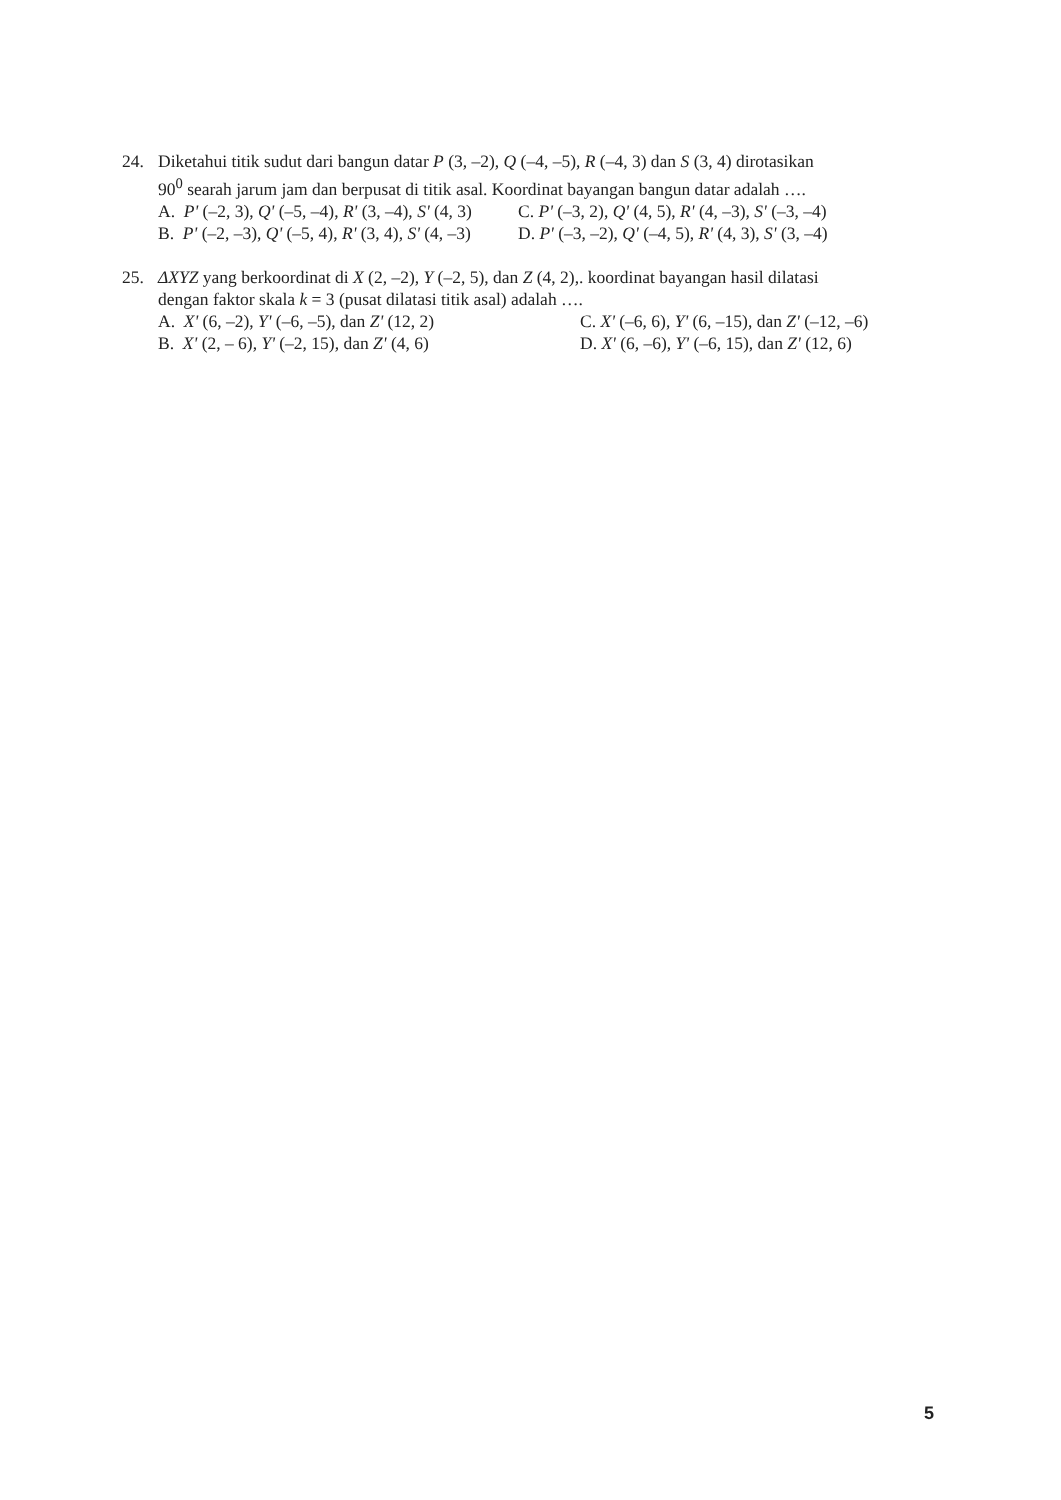24. Diketahui titik sudut dari bangun datar P (3, –2), Q (–4, –5), R (–4, 3) dan S (3, 4) dirotasikan
90<sup>0</sup> searah jarum jam dan berpusat di titik asal. Koordinat bayangan bangun datar adalah ….
A. P' (–2, 3), Q' (–5, –4), R' (3, –4), S' (4, 3)
C. P' (–3, 2), Q' (4, 5), R' (4, –3), S' (–3, –4)
B. P' (–2, –3), Q' (–5, 4), R' (3, 4), S' (4, –3)
D. P' (–3, –2), Q' (–4, 5), R' (4, 3), S' (3, –4)
25. ΔXYZ yang berkoordinat di X (2, –2), Y (–2, 5), dan Z (4, 2),. koordinat bayangan hasil dilatasi
dengan faktor skala k = 3 (pusat dilatasi titik asal) adalah ….
A. X' (6, –2), Y' (–6, –5), dan Z' (12, 2)
C. X' (–6, 6), Y' (6, –15), dan Z' (–12, –6)
B. X' (2, – 6), Y' (–2, 15), dan Z' (4, 6)
D. X' (6, –6), Y' (–6, 15), dan Z' (12, 6)
5